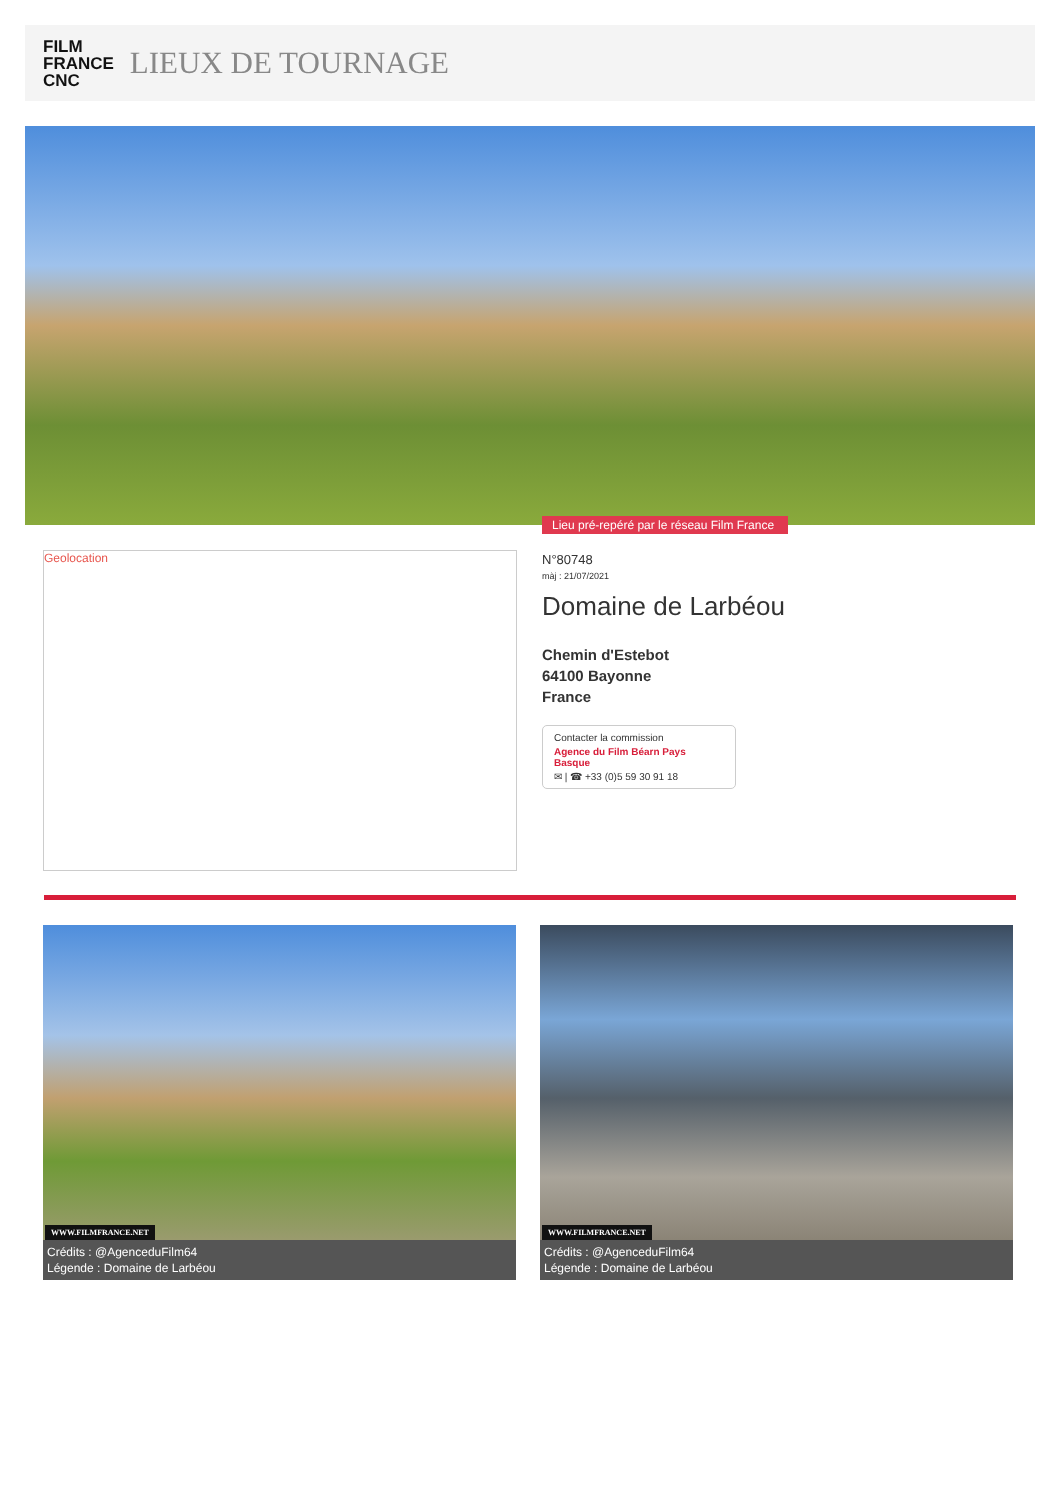FILM
FRANCE
CNC
LIEUX DE TOURNAGE
Lieu pré-repéré par le réseau Film France
Geolocation
N°80748
màj : 21/07/2021
Domaine de Larbéou
Chemin d'Estebot
64100 Bayonne
France
Contacter la commission
Agence du Film Béarn Pays Basque
✉ | ☎ +33 (0)5 59 30 91 18
WWW.FILMFRANCE.NET
Crédits : @AgenceduFilm64
Légende : Domaine de Larbéou
WWW.FILMFRANCE.NET
Crédits : @AgenceduFilm64
Légende : Domaine de Larbéou